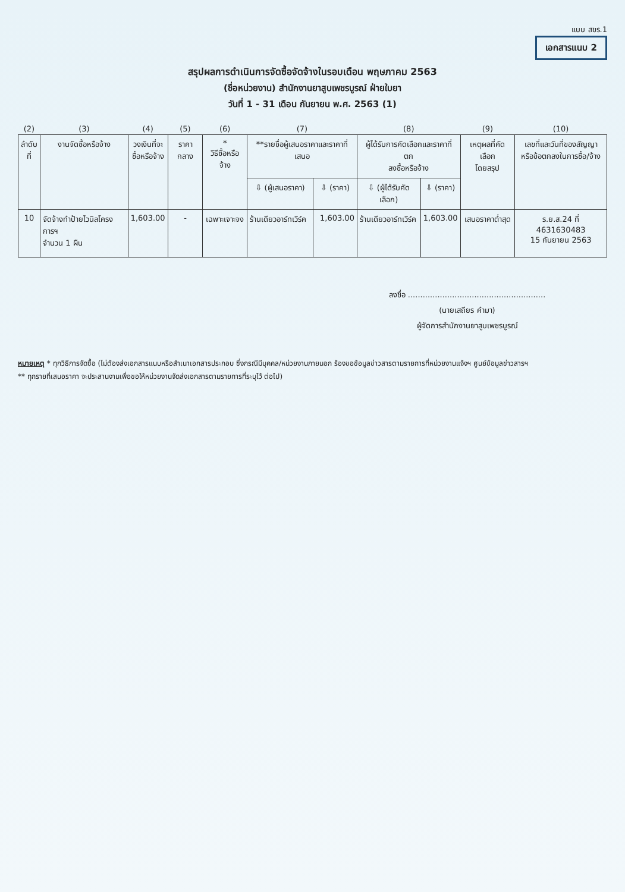แบบ สขร.1
เอกสารแนบ 2
สรุปผลการดำเนินการจัดซื้อจัดจ้างในรอบเดือน พฤษภาคม 2563
(ชื่อหน่วยงาน) สำนักงานยาสูบเพชรบูรณ์ ฝ่ายใบยา
วันที่ 1 - 31 เดือน กันยายน พ.ศ. 2563 (1)
| (2) | (3) | (4) | (5) | (6) | (7) | | (8) | | (9) | (10) |
| ลำดับ ที่ | งานจัดซื้อหรือจ้าง | วงเงินที่จะ ซื้อหรือจ้าง | ราคากลาง | * วิธีซื้อหรือจ้าง | **รายชื่อผู้เสนอราคาและราคาที่เสนอ | | ผู้ได้รับการคัดเลือกและราคาที่ ตก ลงซื้อหรือจ้าง | | เหตุผลที่คัดเลือก โดยสรุป | เลขที่และวันที่ของสัญญา หรือข้อตกลงในการซื้อ/จ้าง |
| | | | | | ⇩ (ผู้เสนอราคา) | ⇩ (ราคา) | ⇩ (ผู้ได้รับคัดเลือก) | ⇩ (ราคา) | | |
| 10 | จัดจ้างทำป้ายไวนิลโครงการฯ จำนวน 1 ผืน | 1,603.00 | - | เฉพาะเจาะจง | ร้านเดียวอาร์ทเวิร์ค | 1,603.00 | ร้านเดียวอาร์ทเวิร์ค | 1,603.00 | เสนอราคาต่ำสุด | ร.ย.ส.24 ที่ 4631630483 15 กันยายน 2563 |
ลงชื่อ ........................................................
(นายเสถียร คำมา)
ผู้จัดการสำนักงานยาสูบเพชรบูรณ์
หมายเหตุ * ทุกวิธีการจัดซื้อ (ไม่ต้องส่งเอกสารแนบหรือสำเนาเอกสารประกอบ ซึ่งกรณีมีบุคคล/หน่วยงานภายนอก ร้องขอข้อมูลข่าวสารตามรายการที่หน่วยงานแจ้งฯ ศูนย์ข้อมูลข่าวสารฯ
** ทุกรายที่เสนอราคา จะประสานงานเพื่อขอให้หน่วยงานจัดส่งเอกสารตามรายการที่ระบุไว้ ต่อไป)